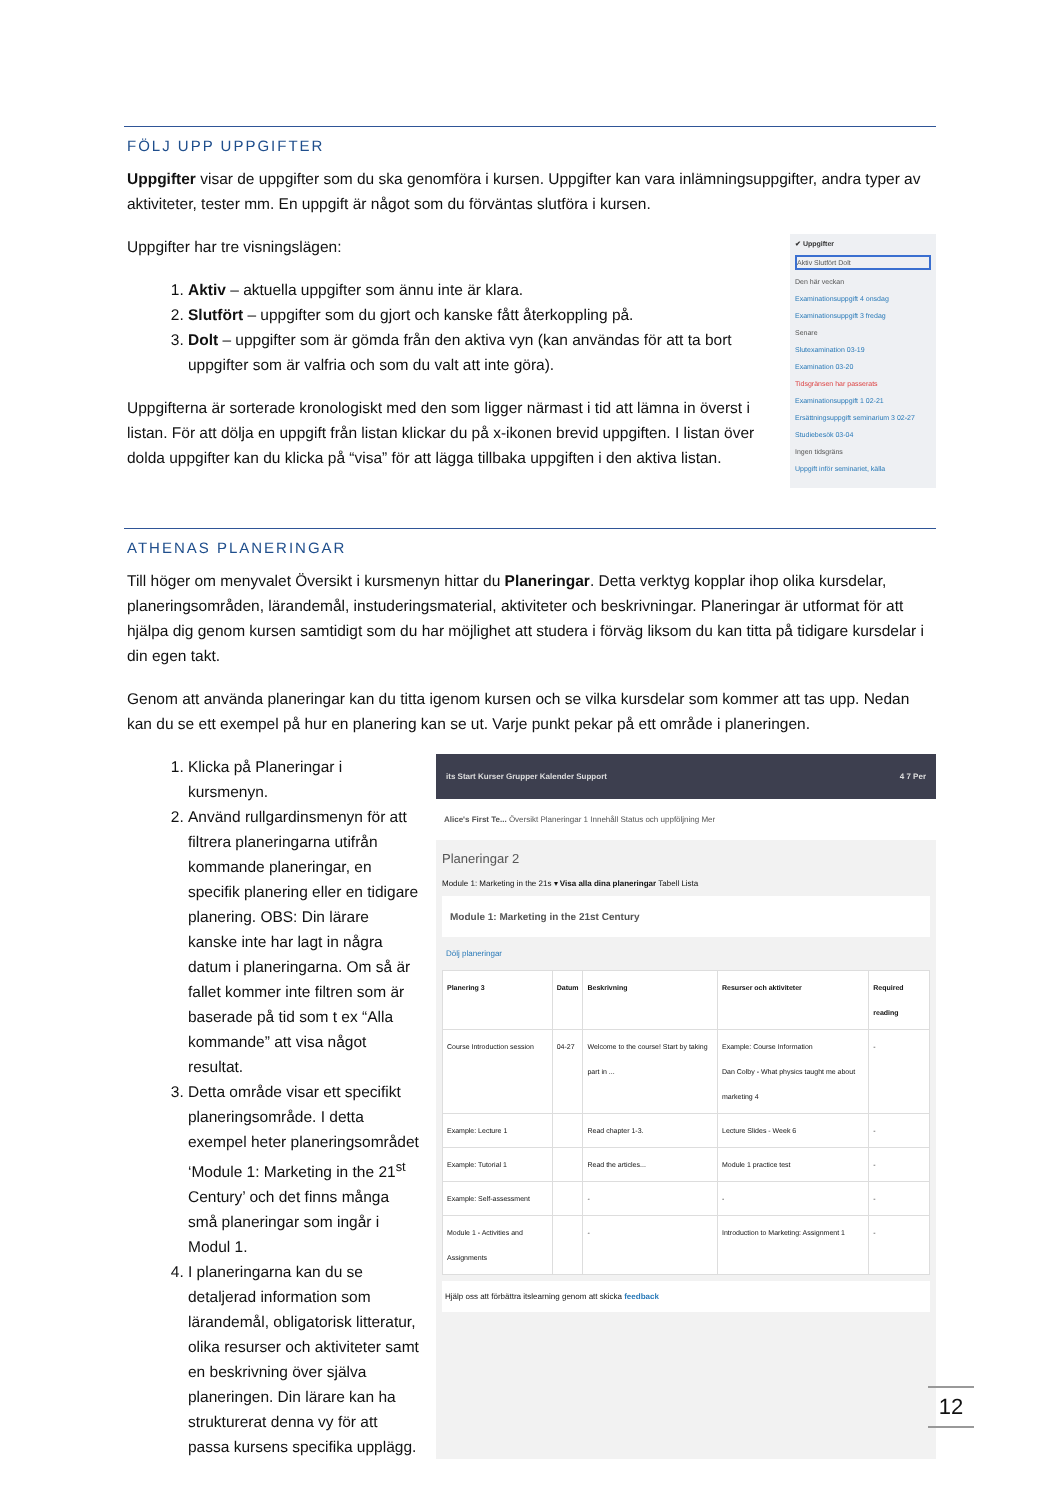FÖLJ UPP UPPGIFTER
Uppgifter visar de uppgifter som du ska genomföra i kursen. Uppgifter kan vara inlämningsuppgifter, andra typer av aktiviteter, tester mm. En uppgift är något som du förväntas slutföra i kursen.
Uppgifter har tre visningslägen:
1. Aktiv – aktuella uppgifter som ännu inte är klara.
2. Slutfört – uppgifter som du gjort och kanske fått återkoppling på.
3. Dolt – uppgifter som är gömda från den aktiva vyn (kan användas för att ta bort uppgifter som är valfria och som du valt att inte göra).
Uppgifterna är sorterade kronologiskt med den som ligger närmast i tid att lämna in överst i listan. För att dölja en uppgift från listan klickar du på x-ikonen brevid uppgiften. I listan över dolda uppgifter kan du klicka på “visa” för att lägga tillbaka uppgiften i den aktiva listan.
✔ Uppgifter
Aktiv Slutfört Dolt
Den här veckan
Examinationsuppgift 4 onsdag
Examinationsuppgift 3 fredag
Senare
Slutexamination 03-19
Examination 03-20
Tidsgränsen har passerats
Examinationsuppgift 1 02-21
Ersättningsuppgift seminarium 3 02-27
Studiebesök 03-04
Ingen tidsgräns
Uppgift inför seminariet, källa
ATHENAS PLANERINGAR
Till höger om menyvalet Översikt i kursmenyn hittar du Planeringar. Detta verktyg kopplar ihop olika kursdelar, planeringsområden, lärandemål, instuderingsmaterial, aktiviteter och beskrivningar. Planeringar är utformat för att hjälpa dig genom kursen samtidigt som du har möjlighet att studera i förväg liksom du kan titta på tidigare kursdelar i din egen takt.
Genom att använda planeringar kan du titta igenom kursen och se vilka kursdelar som kommer att tas upp. Nedan kan du se ett exempel på hur en planering kan se ut. Varje punkt pekar på ett område i planeringen.
1. Klicka på Planeringar i kursmenyn.
2. Använd rullgardinsmenyn för att filtrera planeringarna utifrån kommande planeringar, en specifik planering eller en tidigare planering. OBS: Din lärare kanske inte har lagt in några datum i planeringarna. Om så är fallet kommer inte filtren som är baserade på tid som t ex “Alla kommande” att visa något resultat.
3. Detta område visar ett specifikt planeringsområde. I detta exempel heter planeringsområdet ‘Module 1: Marketing in the 21<sup>st</sup> Century’ och det finns många små planeringar som ingår i Modul 1.
4. I planeringarna kan du se detaljerad information som lärandemål, obligatorisk litteratur, olika resurser och aktiviteter samt en beskrivning över själva planeringen. Din lärare kan ha strukturerat denna vy för att passa kursens specifika upplägg.
its Start Kurser Grupper Kalender Support 4 7 Per
Alice's First Te... Översikt Planeringar 1 Innehåll Status och uppföljning Mer
Planeringar 2
Module 1: Marketing in the 21s ▾ Visa alla dina planeringar Tabell Lista
Module 1: Marketing in the 21st Century
Dölj planeringar
| Planering 3 | Datum | Beskrivning | Resurser och aktiviteter | Required reading |
| --- | --- | --- | --- | --- |
| Course Introduction session | 04-27 | Welcome to the course! Start by taking part in ... | Example: Course Information Dan Colby - What physics taught me about marketing 4 | - |
| Example: Lecture 1 | | Read chapter 1-3. | Lecture Slides - Week 6 | - |
| Example: Tutorial 1 | | Read the articles... | Module 1 practice test | - |
| Example: Self-assessment | | - | - | - |
| Module 1 - Activities and Assignments | | - | Introduction to Marketing: Assignment 1 | - |
Hjälp oss att förbättra itslearning genom att skicka feedback
12